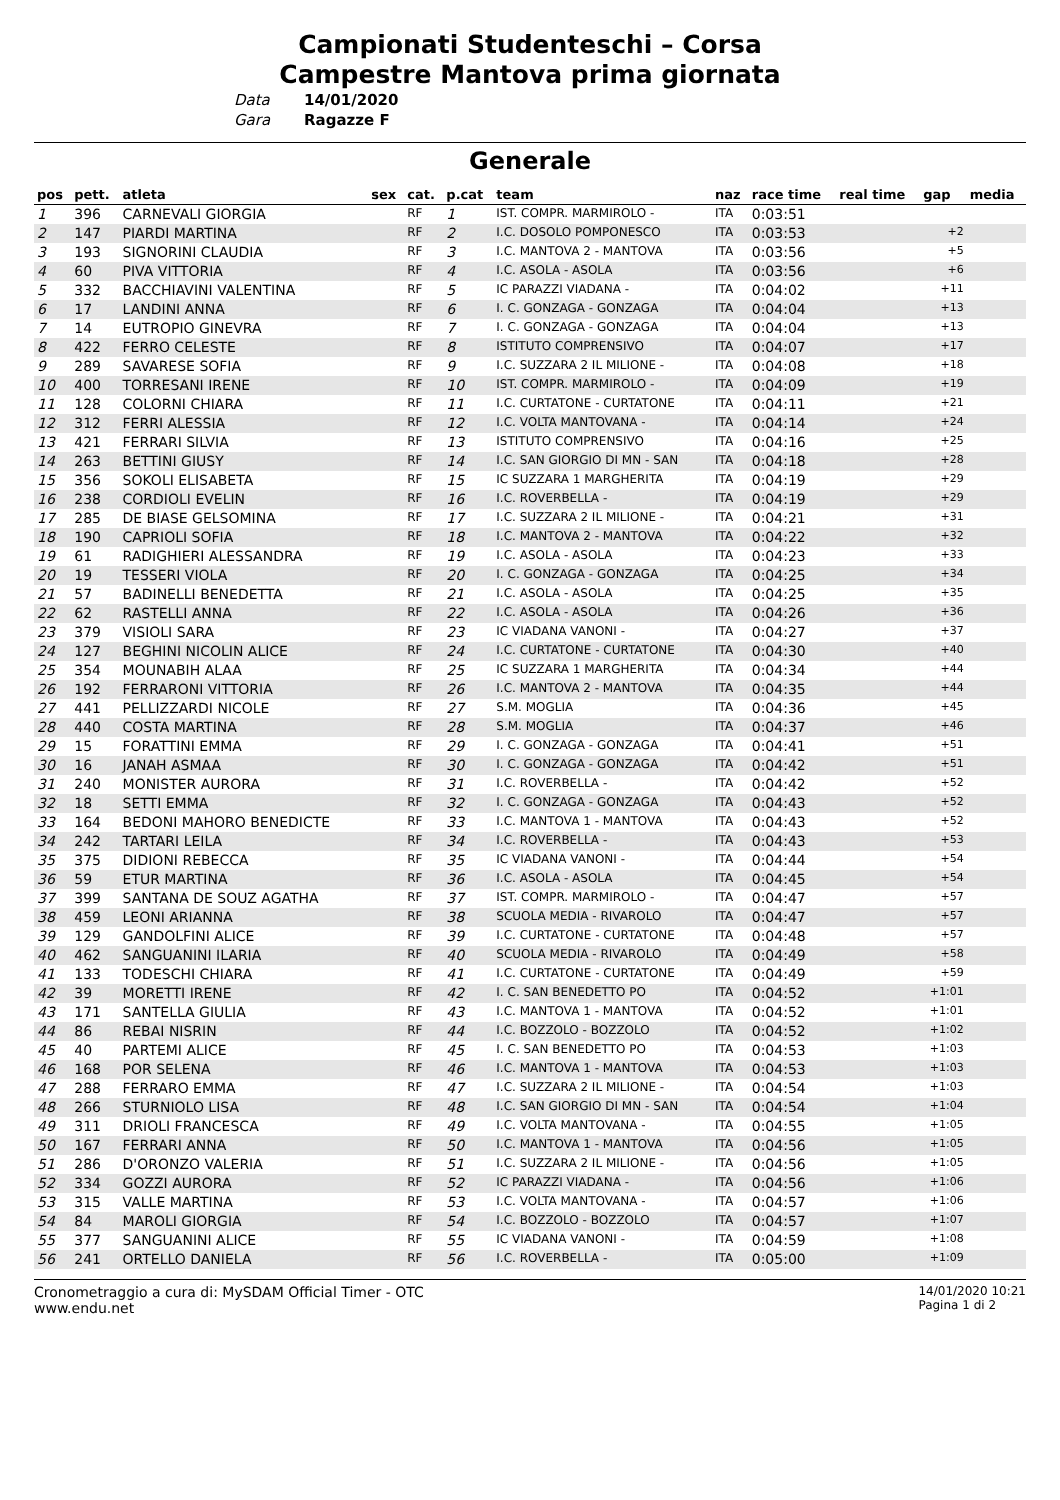Campionati Studenteschi – Corsa
Campestre Mantova prima giornata
Data 14/01/2020
Gara Ragazze F
Generale
| pos | pett. | atleta | sex | cat. | p.cat | team | naz | race time | real time | gap | media |
| --- | --- | --- | --- | --- | --- | --- | --- | --- | --- | --- | --- |
| 1 | 396 | CARNEVALI GIORGIA | | RF | 1 | IST. COMPR. MARMIROLO - | ITA | 0:03:51 | | | |
| 2 | 147 | PIARDI MARTINA | | RF | 2 | I.C. DOSOLO POMPONESCO | ITA | 0:03:53 | | +2 | |
| 3 | 193 | SIGNORINI CLAUDIA | | RF | 3 | I.C. MANTOVA 2 - MANTOVA | ITA | 0:03:56 | | +5 | |
| 4 | 60 | PIVA VITTORIA | | RF | 4 | I.C. ASOLA - ASOLA | ITA | 0:03:56 | | +6 | |
| 5 | 332 | BACCHIAVINI VALENTINA | | RF | 5 | IC PARAZZI VIADANA - | ITA | 0:04:02 | | +11 | |
| 6 | 17 | LANDINI ANNA | | RF | 6 | I. C. GONZAGA - GONZAGA | ITA | 0:04:04 | | +13 | |
| 7 | 14 | EUTROPIO GINEVRA | | RF | 7 | I. C. GONZAGA - GONZAGA | ITA | 0:04:04 | | +13 | |
| 8 | 422 | FERRO CELESTE | | RF | 8 | ISTITUTO COMPRENSIVO | ITA | 0:04:07 | | +17 | |
| 9 | 289 | SAVARESE SOFIA | | RF | 9 | I.C. SUZZARA 2 IL MILIONE - | ITA | 0:04:08 | | +18 | |
| 10 | 400 | TORRESANI IRENE | | RF | 10 | IST. COMPR. MARMIROLO - | ITA | 0:04:09 | | +19 | |
| 11 | 128 | COLORNI CHIARA | | RF | 11 | I.C. CURTATONE - CURTATONE | ITA | 0:04:11 | | +21 | |
| 12 | 312 | FERRI ALESSIA | | RF | 12 | I.C. VOLTA MANTOVANA - | ITA | 0:04:14 | | +24 | |
| 13 | 421 | FERRARI SILVIA | | RF | 13 | ISTITUTO COMPRENSIVO | ITA | 0:04:16 | | +25 | |
| 14 | 263 | BETTINI GIUSY | | RF | 14 | I.C. SAN GIORGIO DI MN - SAN | ITA | 0:04:18 | | +28 | |
| 15 | 356 | SOKOLI ELISABETA | | RF | 15 | IC SUZZARA 1 MARGHERITA | ITA | 0:04:19 | | +29 | |
| 16 | 238 | CORDIOLI EVELIN | | RF | 16 | I.C. ROVERBELLA - | ITA | 0:04:19 | | +29 | |
| 17 | 285 | DE BIASE GELSOMINA | | RF | 17 | I.C. SUZZARA 2 IL MILIONE - | ITA | 0:04:21 | | +31 | |
| 18 | 190 | CAPRIOLI SOFIA | | RF | 18 | I.C. MANTOVA 2 - MANTOVA | ITA | 0:04:22 | | +32 | |
| 19 | 61 | RADIGHIERI ALESSANDRA | | RF | 19 | I.C. ASOLA - ASOLA | ITA | 0:04:23 | | +33 | |
| 20 | 19 | TESSERI VIOLA | | RF | 20 | I. C. GONZAGA - GONZAGA | ITA | 0:04:25 | | +34 | |
| 21 | 57 | BADINELLI BENEDETTA | | RF | 21 | I.C. ASOLA - ASOLA | ITA | 0:04:25 | | +35 | |
| 22 | 62 | RASTELLI ANNA | | RF | 22 | I.C. ASOLA - ASOLA | ITA | 0:04:26 | | +36 | |
| 23 | 379 | VISIOLI SARA | | RF | 23 | IC VIADANA VANONI - | ITA | 0:04:27 | | +37 | |
| 24 | 127 | BEGHINI NICOLIN ALICE | | RF | 24 | I.C. CURTATONE - CURTATONE | ITA | 0:04:30 | | +40 | |
| 25 | 354 | MOUNABIH ALAA | | RF | 25 | IC SUZZARA 1 MARGHERITA | ITA | 0:04:34 | | +44 | |
| 26 | 192 | FERRARONI VITTORIA | | RF | 26 | I.C. MANTOVA 2 - MANTOVA | ITA | 0:04:35 | | +44 | |
| 27 | 441 | PELLIZZARDI NICOLE | | RF | 27 | S.M. MOGLIA | ITA | 0:04:36 | | +45 | |
| 28 | 440 | COSTA MARTINA | | RF | 28 | S.M. MOGLIA | ITA | 0:04:37 | | +46 | |
| 29 | 15 | FORATTINI EMMA | | RF | 29 | I. C. GONZAGA - GONZAGA | ITA | 0:04:41 | | +51 | |
| 30 | 16 | JANAH ASMAA | | RF | 30 | I. C. GONZAGA - GONZAGA | ITA | 0:04:42 | | +51 | |
| 31 | 240 | MONISTER AURORA | | RF | 31 | I.C. ROVERBELLA - | ITA | 0:04:42 | | +52 | |
| 32 | 18 | SETTI EMMA | | RF | 32 | I. C. GONZAGA - GONZAGA | ITA | 0:04:43 | | +52 | |
| 33 | 164 | BEDONI MAHORO BENEDICTE | | RF | 33 | I.C. MANTOVA 1 - MANTOVA | ITA | 0:04:43 | | +52 | |
| 34 | 242 | TARTARI LEILA | | RF | 34 | I.C. ROVERBELLA - | ITA | 0:04:43 | | +53 | |
| 35 | 375 | DIDIONI REBECCA | | RF | 35 | IC VIADANA VANONI - | ITA | 0:04:44 | | +54 | |
| 36 | 59 | ETUR MARTINA | | RF | 36 | I.C. ASOLA - ASOLA | ITA | 0:04:45 | | +54 | |
| 37 | 399 | SANTANA DE SOUZ AGATHA | | RF | 37 | IST. COMPR. MARMIROLO - | ITA | 0:04:47 | | +57 | |
| 38 | 459 | LEONI ARIANNA | | RF | 38 | SCUOLA MEDIA - RIVAROLO | ITA | 0:04:47 | | +57 | |
| 39 | 129 | GANDOLFINI ALICE | | RF | 39 | I.C. CURTATONE - CURTATONE | ITA | 0:04:48 | | +57 | |
| 40 | 462 | SANGUANINI ILARIA | | RF | 40 | SCUOLA MEDIA - RIVAROLO | ITA | 0:04:49 | | +58 | |
| 41 | 133 | TODESCHI CHIARA | | RF | 41 | I.C. CURTATONE - CURTATONE | ITA | 0:04:49 | | +59 | |
| 42 | 39 | MORETTI IRENE | | RF | 42 | I. C. SAN BENEDETTO PO | ITA | 0:04:52 | | +1:01 | |
| 43 | 171 | SANTELLA GIULIA | | RF | 43 | I.C. MANTOVA 1 - MANTOVA | ITA | 0:04:52 | | +1:01 | |
| 44 | 86 | REBAI NISRIN | | RF | 44 | I.C. BOZZOLO - BOZZOLO | ITA | 0:04:52 | | +1:02 | |
| 45 | 40 | PARTEMI ALICE | | RF | 45 | I. C. SAN BENEDETTO PO | ITA | 0:04:53 | | +1:03 | |
| 46 | 168 | POR SELENA | | RF | 46 | I.C. MANTOVA 1 - MANTOVA | ITA | 0:04:53 | | +1:03 | |
| 47 | 288 | FERRARO EMMA | | RF | 47 | I.C. SUZZARA 2 IL MILIONE - | ITA | 0:04:54 | | +1:03 | |
| 48 | 266 | STURNIOLO LISA | | RF | 48 | I.C. SAN GIORGIO DI MN - SAN | ITA | 0:04:54 | | +1:04 | |
| 49 | 311 | DRIOLI FRANCESCA | | RF | 49 | I.C. VOLTA MANTOVANA - | ITA | 0:04:55 | | +1:05 | |
| 50 | 167 | FERRARI ANNA | | RF | 50 | I.C. MANTOVA 1 - MANTOVA | ITA | 0:04:56 | | +1:05 | |
| 51 | 286 | D'ORONZO VALERIA | | RF | 51 | I.C. SUZZARA 2 IL MILIONE - | ITA | 0:04:56 | | +1:05 | |
| 52 | 334 | GOZZI AURORA | | RF | 52 | IC PARAZZI VIADANA - | ITA | 0:04:56 | | +1:06 | |
| 53 | 315 | VALLE MARTINA | | RF | 53 | I.C. VOLTA MANTOVANA - | ITA | 0:04:57 | | +1:06 | |
| 54 | 84 | MAROLI GIORGIA | | RF | 54 | I.C. BOZZOLO - BOZZOLO | ITA | 0:04:57 | | +1:07 | |
| 55 | 377 | SANGUANINI ALICE | | RF | 55 | IC VIADANA VANONI - | ITA | 0:04:59 | | +1:08 | |
| 56 | 241 | ORTELLO DANIELA | | RF | 56 | I.C. ROVERBELLA - | ITA | 0:05:00 | | +1:09 | |
Cronometraggio a cura di: MySDAM Official Timer - OTC
www.endu.net
14/01/2020 10:21
Pagina 1 di 2